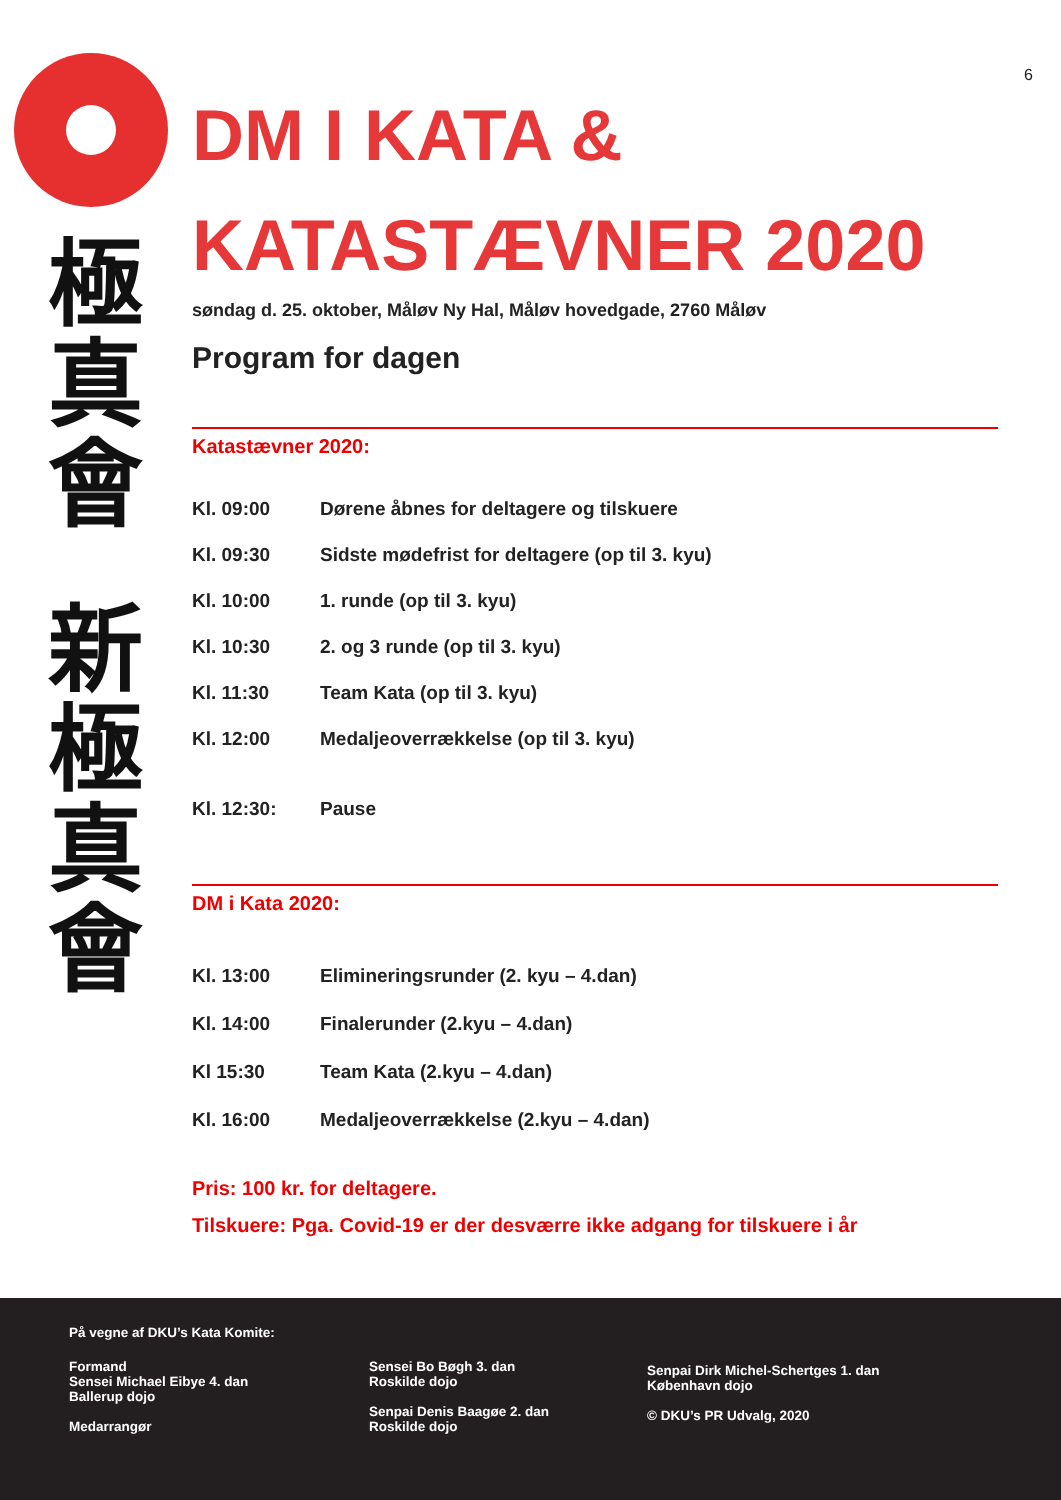6
極
真
會
新
極
真
會
DM I KATA &
KATASTÆVNER 2020
søndag d. 25. oktober, Måløv Ny Hal, Måløv hovedgade, 2760 Måløv
Program for dagen
Katastævner 2020:
Kl. 09:00 Dørene åbnes for deltagere og tilskuere
Kl. 09:30 Sidste mødefrist for deltagere (op til 3. kyu)
Kl. 10:00 1. runde (op til 3. kyu)
Kl. 10:30 2. og 3 runde (op til 3. kyu)
Kl. 11:30 Team Kata (op til 3. kyu)
Kl. 12:00 Medaljeoverrækkelse (op til 3. kyu)
Kl. 12:30: Pause
DM i Kata 2020:
Kl. 13:00 Elimineringsrunder (2. kyu – 4.dan)
Kl. 14:00 Finalerunder (2.kyu – 4.dan)
Kl 15:30 Team Kata (2.kyu – 4.dan)
Kl. 16:00 Medaljeoverrækkelse (2.kyu – 4.dan)
Pris: 100 kr. for deltagere.
Tilskuere: Pga. Covid-19 er der desværre ikke adgang for tilskuere i år
På vegne af DKU’s Kata Komite:
Formand
Sensei Michael Eibye 4. dan
Ballerup dojo
Medarrangør
Sensei Bo Bøgh 3. dan
Roskilde dojo
Senpai Denis Baagøe 2. dan
Roskilde dojo
Senpai Dirk Michel-Schertges 1. dan
København dojo
© DKU’s PR Udvalg, 2020